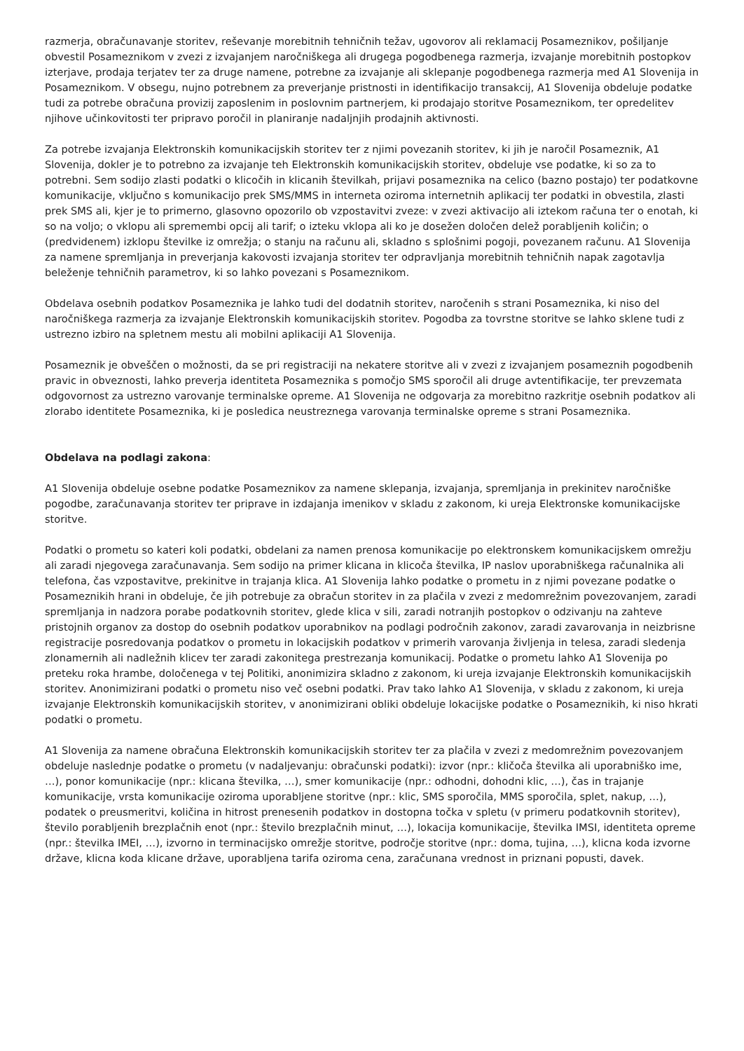razmerja, obračunavanje storitev, reševanje morebitnih tehničnih težav, ugovorov ali reklamacij Posameznikov, pošiljanje obvestil Posameznikom v zvezi z izvajanjem naročniškega ali drugega pogodbenega razmerja, izvajanje morebitnih postopkov izterjave, prodaja terjatev ter za druge namene, potrebne za izvajanje ali sklepanje pogodbenega razmerja med A1 Slovenija in Posameznikom. V obsegu, nujno potrebnem za preverjanje pristnosti in identifikacijo transakcij, A1 Slovenija obdeluje podatke tudi za potrebe obračuna provizij zaposlenim in poslovnim partnerjem, ki prodajajo storitve Posameznikom, ter opredelitev njihove učinkovitosti ter pripravo poročil in planiranje nadaljnjih prodajnih aktivnosti.
Za potrebe izvajanja Elektronskih komunikacijskih storitev ter z njimi povezanih storitev, ki jih je naročil Posameznik, A1 Slovenija, dokler je to potrebno za izvajanje teh Elektronskih komunikacijskih storitev, obdeluje vse podatke, ki so za to potrebni. Sem sodijo zlasti podatki o klicočih in klicanih številkah, prijavi posameznika na celico (bazno postajo) ter podatkovne komunikacije, vključno s komunikacijo prek SMS/MMS in interneta oziroma internetnih aplikacij ter podatki in obvestila, zlasti prek SMS ali, kjer je to primerno, glasovno opozorilo ob vzpostavitvi zveze: v zvezi aktivacijo ali iztekom računa ter o enotah, ki so na voljo; o vklopu ali spremembi opcij ali tarif; o izteku vklopa ali ko je dosežen določen delež porabljenih količin; o (predvidenem) izklopu številke iz omrežja; o stanju na računu ali, skladno s splošnimi pogoji, povezanem računu. A1 Slovenija za namene spremljanja in preverjanja kakovosti izvajanja storitev ter odpravljanja morebitnih tehničnih napak zagotavlja beleženje tehničnih parametrov, ki so lahko povezani s Posameznikom.
Obdelava osebnih podatkov Posameznika je lahko tudi del dodatnih storitev, naročenih s strani Posameznika, ki niso del naročniškega razmerja za izvajanje Elektronskih komunikacijskih storitev. Pogodba za tovrstne storitve se lahko sklene tudi z ustrezno izbiro na spletnem mestu ali mobilni aplikaciji A1 Slovenija.
Posameznik je obveščen o možnosti, da se pri registraciji na nekatere storitve ali v zvezi z izvajanjem posameznih pogodbenih pravic in obveznosti, lahko preverja identiteta Posameznika s pomočjo SMS sporočil ali druge avtentifikacije, ter prevzemata odgovornost za ustrezno varovanje terminalske opreme. A1 Slovenija ne odgovarja za morebitno razkritje osebnih podatkov ali zlorabo identitete Posameznika, ki je posledica neustreznega varovanja terminalske opreme s strani Posameznika.
Obdelava na podlagi zakona:
A1 Slovenija obdeluje osebne podatke Posameznikov za namene sklepanja, izvajanja, spremljanja in prekinitev naročniške pogodbe, zaračunavanja storitev ter priprave in izdajanja imenikov v skladu z zakonom, ki ureja Elektronske komunikacijske storitve.
Podatki o prometu so kateri koli podatki, obdelani za namen prenosa komunikacije po elektronskem komunikacijskem omrežju ali zaradi njegovega zaračunavanja. Sem sodijo na primer klicana in klicoča številka, IP naslov uporabniškega računalnika ali telefona, čas vzpostavitve, prekinitve in trajanja klica. A1 Slovenija lahko podatke o prometu in z njimi povezane podatke o Posameznikih hrani in obdeluje, če jih potrebuje za obračun storitev in za plačila v zvezi z medomrežnim povezovanjem, zaradi spremljanja in nadzora porabe podatkovnih storitev, glede klica v sili, zaradi notranjih postopkov o odzivanju na zahteve pristojnih organov za dostop do osebnih podatkov uporabnikov na podlagi področnih zakonov, zaradi zavarovanja in neizbrisne registracije posredovanja podatkov o prometu in lokacijskih podatkov v primerih varovanja življenja in telesa, zaradi sledenja zlonamernih ali nadležnih klicev ter zaradi zakonitega prestrezanja komunikacij. Podatke o prometu lahko A1 Slovenija po preteku roka hrambe, določenega v tej Politiki, anonimizira skladno z zakonom, ki ureja izvajanje Elektronskih komunikacijskih storitev. Anonimizirani podatki o prometu niso več osebni podatki. Prav tako lahko A1 Slovenija, v skladu z zakonom, ki ureja izvajanje Elektronskih komunikacijskih storitev, v anonimizirani obliki obdeluje lokacijske podatke o Posameznikih, ki niso hkrati podatki o prometu.
A1 Slovenija za namene obračuna Elektronskih komunikacijskih storitev ter za plačila v zvezi z medomrežnim povezovanjem obdeluje naslednje podatke o prometu (v nadaljevanju: obračunski podatki): izvor (npr.: kličoča številka ali uporabniško ime, …), ponor komunikacije (npr.: klicana številka, …), smer komunikacije (npr.: odhodni, dohodni klic, …), čas in trajanje komunikacije, vrsta komunikacije oziroma uporabljene storitve (npr.: klic, SMS sporočila, MMS sporočila, splet, nakup, …), podatek o preusmeritvi, količina in hitrost prenesenih podatkov in dostopna točka v spletu (v primeru podatkovnih storitev), število porabljenih brezplačnih enot (npr.: število brezplačnih minut, …), lokacija komunikacije, številka IMSI, identiteta opreme (npr.: številka IMEI, …), izvorno in terminacijsko omrežje storitve, področje storitve (npr.: doma, tujina, …), klicna koda izvorne države, klicna koda klicane države, uporabljena tarifa oziroma cena, zaračunana vrednost in priznani popusti, davek.